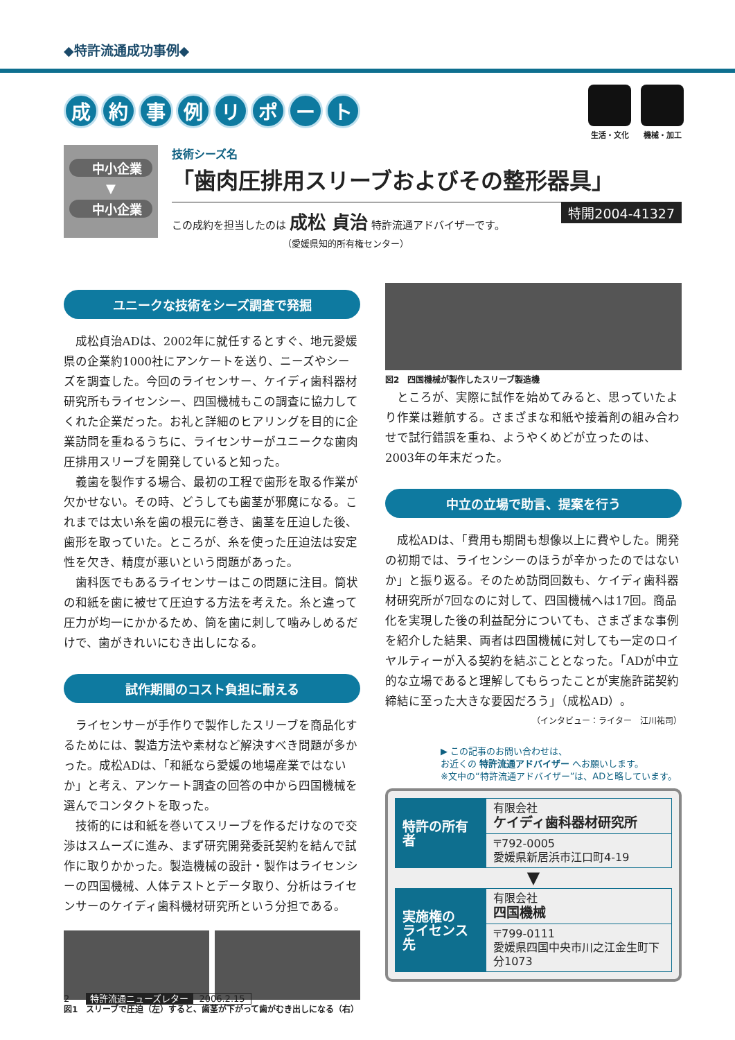◆特許流通成功事例◆
成約事例リポート
生活・文化 機械・加工
中小企業
▼
中小企業
技術シーズ名
「歯肉圧排用スリーブおよびその整形器具」
特開2004-41327
この成約を担当したのは 成松 貞治 特許流通アドバイザーです。
（愛媛県知的所有権センター）
ユニークな技術をシーズ調査で発掘
成松貞治ADは、2002年に就任するとすぐ、地元愛媛県の企業約1000社にアンケートを送り、ニーズやシーズを調査した。今回のライセンサー、ケイディ歯科器材研究所もライセンシー、四国機械もこの調査に協力してくれた企業だった。お礼と詳細のヒアリングを目的に企業訪問を重ねるうちに、ライセンサーがユニークな歯肉圧排用スリーブを開発していると知った。
義歯を製作する場合、最初の工程で歯形を取る作業が欠かせない。その時、どうしても歯茎が邪魔になる。これまでは太い糸を歯の根元に巻き、歯茎を圧迫した後、歯形を取っていた。ところが、糸を使った圧迫法は安定性を欠き、精度が悪いという問題があった。
歯科医でもあるライセンサーはこの問題に注目。筒状の和紙を歯に被せて圧迫する方法を考えた。糸と違って圧力が均一にかかるため、筒を歯に刺して噛みしめるだけで、歯がきれいにむき出しになる。
試作期間のコスト負担に耐える
ライセンサーが手作りで製作したスリーブを商品化するためには、製造方法や素材など解決すべき問題が多かった。成松ADは、「和紙なら愛媛の地場産業ではないか」と考え、アンケート調査の回答の中から四国機械を選んでコンタクトを取った。
技術的には和紙を巻いてスリーブを作るだけなので交渉はスムーズに進み、まず研究開発委託契約を結んで試作に取りかかった。製造機械の設計・製作はライセンシーの四国機械、人体テストとデータ取り、分析はライセンサーのケイディ歯科機材研究所という分担である。
図1　スリーブで圧迫（左）すると、歯茎が下がって歯がむき出しになる（右）
図2　四国機械が製作したスリーブ製造機
ところが、実際に試作を始めてみると、思っていたより作業は難航する。さまざまな和紙や接着剤の組み合わせで試行錯誤を重ね、ようやくめどが立ったのは、2003年の年末だった。
中立の立場で助言、提案を行う
成松ADは、「費用も期間も想像以上に費やした。開発の初期では、ライセンシーのほうが辛かったのではないか」と振り返る。そのため訪問回数も、ケイディ歯科器材研究所が7回なのに対して、四国機械へは17回。商品化を実現した後の利益配分についても、さまざまな事例を紹介した結果、両者は四国機械に対しても一定のロイヤルティーが入る契約を結ぶこととなった。「ADが中立的な立場であると理解してもらったことが実施許諾契約締結に至った大きな要因だろう」（成松AD）。
（インタビュー：ライター　江川祐司）
▶ この記事のお問い合わせは、
お近くの 特許流通アドバイザー へお願いします。
※文中の“特許流通アドバイザー”は、ADと略しています。
| 特許の所有者 | 有限会社 ケイディ歯科器材研究所 |
| | 〒792-0005 愛媛県新居浜市江口町4-19 |
▼
| 実施権の ライセンス先 | 有限会社 四国機械 |
| | 〒799-0111 愛媛県四国中央市川之江金生町下分1073 |
2 特許流通ニューズレター 2006.2.15